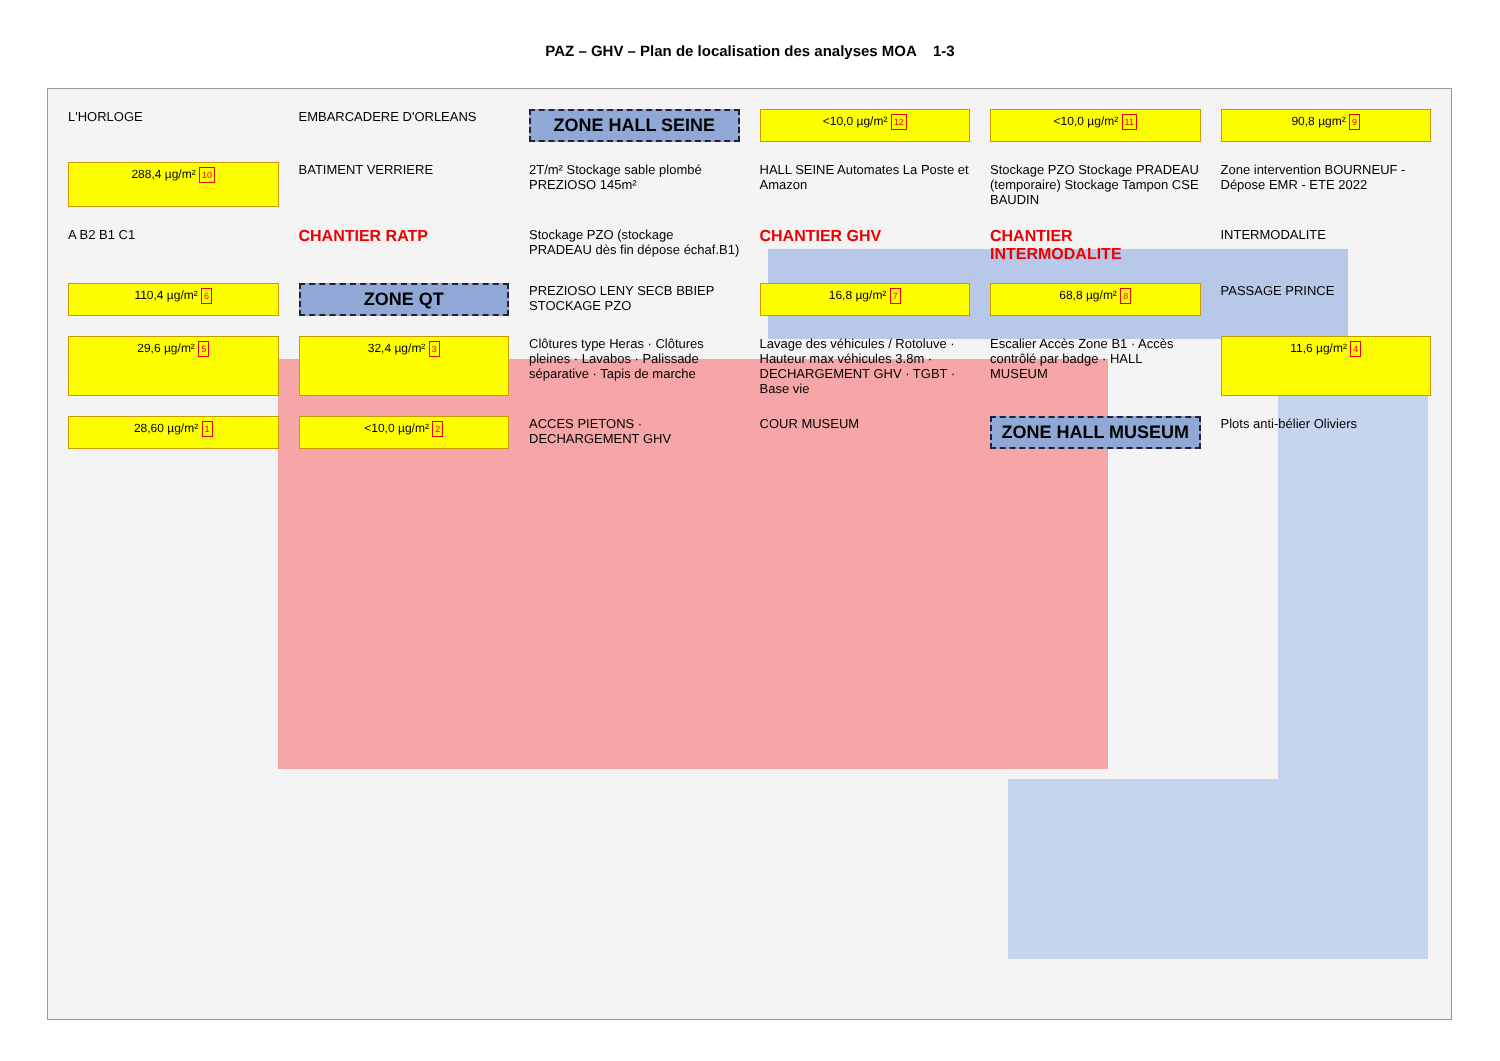PAZ – GHV – Plan de localisation des analyses MOA 1-3
L'HORLOGE
EMBARCADERE D'ORLEANS
ZONE HALL SEINE
<10,0 µg/m² 12
<10,0 µg/m² 11
90,8 µgm² 9
288,4 µg/m² 10
BATIMENT VERRIERE
2T/m² Stockage sable plombé PREZIOSO 145m²
HALL SEINE Automates La Poste et Amazon
Stockage PZO Stockage PRADEAU (temporaire) Stockage Tampon CSE BAUDIN
Zone intervention BOURNEUF - Dépose EMR - ETE 2022
A B2 B1 C1
CHANTIER RATP
Stockage PZO (stockage PRADEAU dès fin dépose échaf.B1)
CHANTIER GHV
CHANTIER INTERMODALITE
INTERMODALITE
110,4 µg/m² 6
ZONE QT
PREZIOSO LENY SECB BBIEP STOCKAGE PZO
16,8 µg/m² 7
68,8 µg/m² 8
PASSAGE PRINCE
29,6 µg/m² 5
32,4 µg/m² 3
Clôtures type Heras · Clôtures pleines · Lavabos · Palissade séparative · Tapis de marche
Lavage des véhicules / Rotoluve · Hauteur max véhicules 3.8m · DECHARGEMENT GHV · TGBT · Base vie
Escalier Accès Zone B1 · Accès contrôlé par badge · HALL MUSEUM
11,6 µg/m² 4
28,60 µg/m² 1
<10,0 µg/m² 2
ACCES PIETONS · DECHARGEMENT GHV
COUR MUSEUM
ZONE HALL MUSEUM
Plots anti-bélier Oliviers